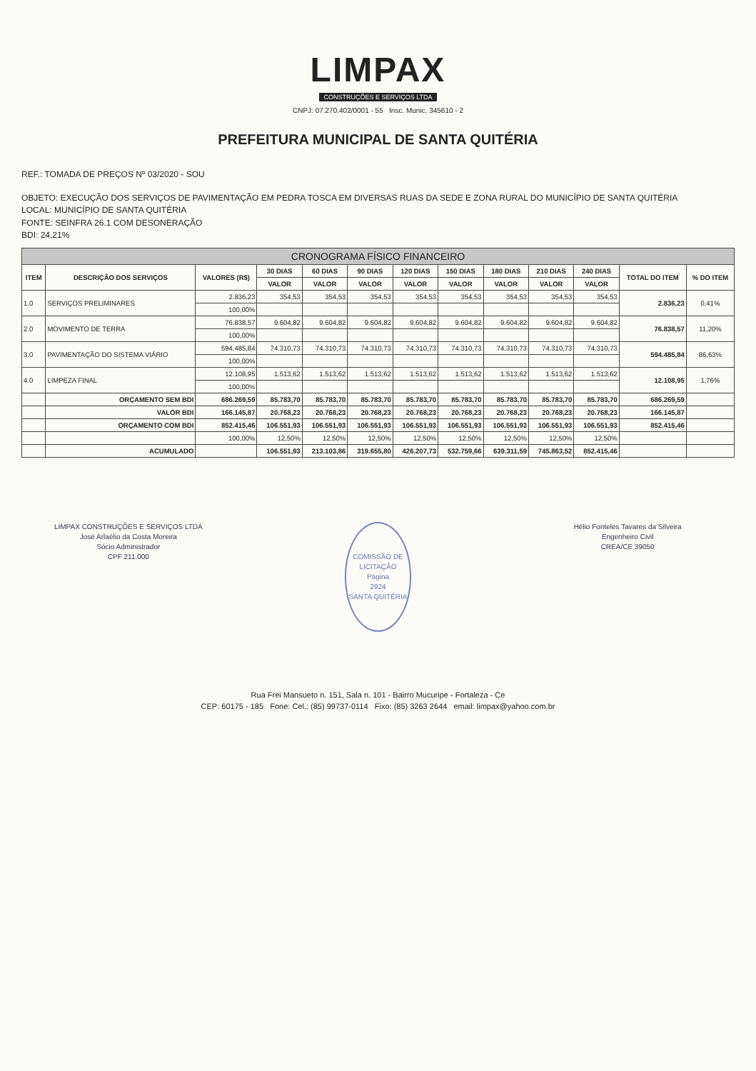LIMPAX
CONSTRUÇÕES E SERVIÇOS LTDA
CNPJ: 07.270.402/0001 - 55 Insc. Munic. 345610 - 2
PREFEITURA MUNICIPAL DE SANTA QUITÉRIA
REF.: TOMADA DE PREÇOS Nº 03/2020 - SOU
OBJETO: EXECUÇÃO DOS SERVIÇOS DE PAVIMENTAÇÃO EM PEDRA TOSCA EM DIVERSAS RUAS DA SEDE E ZONA RURAL DO MUNICÍPIO DE SANTA QUITÉRIA
LOCAL: MUNICÍPIO DE SANTA QUITÉRIA
FONTE: SEINFRA 26.1 COM DESONERAÇÃO
BDI: 24,21%
| CRONOGRAMA FÍSICO FINANCEIRO | | | | | | | | | | | | |
| --- | --- | --- | --- | --- | --- | --- | --- | --- | --- | --- | --- | --- |
| ITEM | DESCRIÇÃO DOS SERVIÇOS | VALORES (R$) | 30 DIAS | 60 DIAS | 90 DIAS | 120 DIAS | 150 DIAS | 180 DIAS | 210 DIAS | 240 DIAS | TOTAL DO ITEM | % DO ITEM |
| | | | VALOR | VALOR | VALOR | VALOR | VALOR | VALOR | VALOR | VALOR | | |
| 1.0 | SERVIÇOS PRELIMINARES | 2.836,23 | 354,53 | 354,53 | 354,53 | 354,53 | 354,53 | 354,53 | 354,53 | 354,53 | 2.836,23 | 0,41% |
| | | 100,00% | | | | | | | | | | |
| 2.0 | MOVIMENTO DE TERRA | 76.838,57 | 9.604,82 | 9.604,82 | 9.604,82 | 9.604,82 | 9.604,82 | 9.604,82 | 9.604,82 | 9.604,82 | 76.838,57 | 11,20% |
| | | 100,00% | | | | | | | | | | |
| 3.0 | PAVIMENTAÇÃO DO SISTEMA VIÁRIO | 594.485,84 | 74.310,73 | 74.310,73 | 74.310,73 | 74.310,73 | 74.310,73 | 74.310,73 | 74.310,73 | 74.310,73 | 594.485,84 | 86,63% |
| | | 100,00% | | | | | | | | | | |
| 4.0 | LIMPEZA FINAL | 12.108,95 | 1.513,62 | 1.513,62 | 1.513,62 | 1.513,62 | 1.513,62 | 1.513,62 | 1.513,62 | 1.513,62 | 12.108,95 | 1,76% |
| | | 100,00% | | | | | | | | | | |
| | ORÇAMENTO SEM BDI | 686.269,59 | 85.783,70 | 85.783,70 | 85.783,70 | 85.783,70 | 85.783,70 | 85.783,70 | 85.783,70 | 85.783,70 | 686.269,59 | |
| | VALOR BDI | 166.145,87 | 20.768,23 | 20.768,23 | 20.768,23 | 20.768,23 | 20.768,23 | 20.768,23 | 20.768,23 | 20.768,23 | 166.145,87 | |
| | ORÇAMENTO COM BDI | 852.415,46 | 106.551,93 | 106.551,93 | 106.551,93 | 106.551,93 | 106.551,93 | 106.551,93 | 106.551,93 | 106.551,93 | 852.415,46 | |
| | | 100,00% | 12,50% | 12,50% | 12,50% | 12,50% | 12,50% | 12,50% | 12,50% | 12,50% | | |
| | ACUMULADO | | 106.551,93 | 213.103,86 | 319.655,80 | 426.207,73 | 532.759,66 | 639.311,59 | 745.863,52 | 852.415,46 | | |
LIMPAX CONSTRUÇÕES E SERVIÇOS LTDA
José Arlaélio da Costa Moreira
Sócio Administrador
CPF 211.000
COMISSÃO DE LICITAÇÃO
Página
2924
SANTA QUITÉRIA
Hélio Fonteles Tavares da Silveira
Engenheiro Civil
CREA/CE 39050
Rua Frei Mansueto n. 151, Sala n. 101 - Bairro Mucuripe - Fortaleza - Ce
CEP: 60175 - 185 Fone: Cel.: (85) 99737-0114 Fixo: (85) 3263 2644 email: limpax@yahoo.com.br